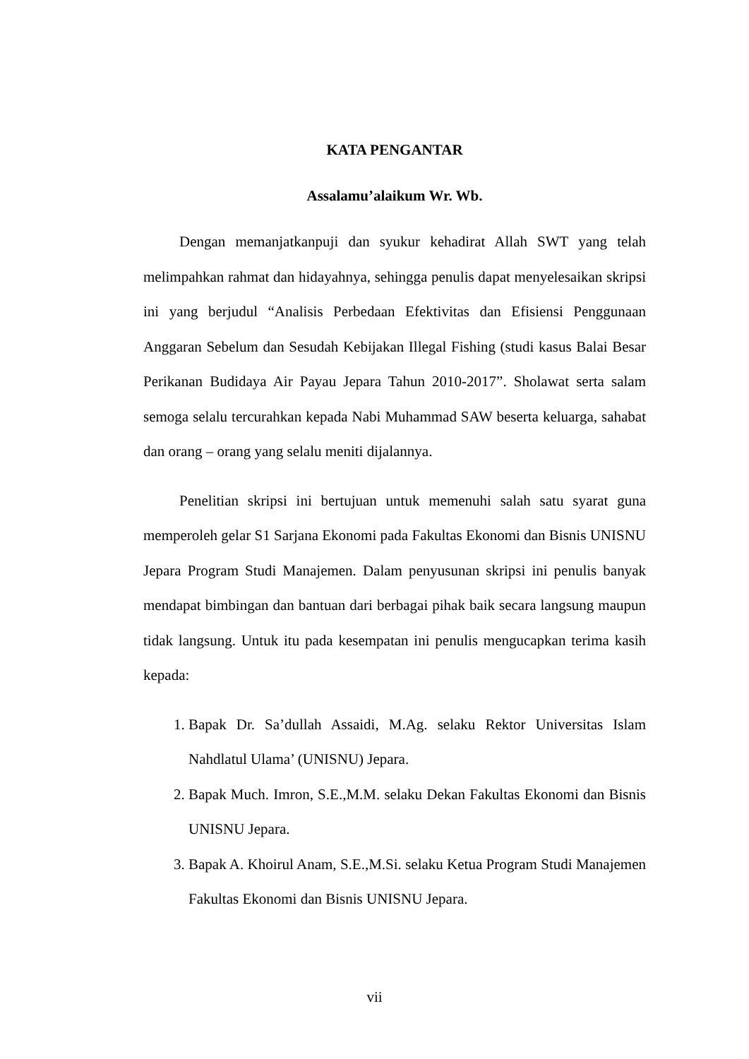KATA PENGANTAR
Assalamu’alaikum Wr. Wb.
Dengan memanjatkanpuji dan syukur kehadirat Allah SWT yang telah melimpahkan rahmat dan hidayahnya, sehingga penulis dapat menyelesaikan skripsi ini yang berjudul “Analisis Perbedaan Efektivitas dan Efisiensi Penggunaan Anggaran Sebelum dan Sesudah Kebijakan Illegal Fishing (studi kasus Balai Besar Perikanan Budidaya Air Payau Jepara Tahun 2010-2017”. Sholawat serta salam semoga selalu tercurahkan kepada Nabi Muhammad SAW beserta keluarga, sahabat dan orang – orang yang selalu meniti dijalannya.
Penelitian skripsi ini bertujuan untuk memenuhi salah satu syarat guna memperoleh gelar S1 Sarjana Ekonomi pada Fakultas Ekonomi dan Bisnis UNISNU Jepara Program Studi Manajemen. Dalam penyusunan skripsi ini penulis banyak mendapat bimbingan dan bantuan dari berbagai pihak baik secara langsung maupun tidak langsung. Untuk itu pada kesempatan ini penulis mengucapkan terima kasih kepada:
1. Bapak Dr. Sa’dullah Assaidi, M.Ag. selaku Rektor Universitas Islam Nahdlatul Ulama’ (UNISNU) Jepara.
2. Bapak Much. Imron, S.E.,M.M. selaku Dekan Fakultas Ekonomi dan Bisnis UNISNU Jepara.
3. Bapak A. Khoirul Anam, S.E.,M.Si. selaku Ketua Program Studi Manajemen Fakultas Ekonomi dan Bisnis UNISNU Jepara.
vii